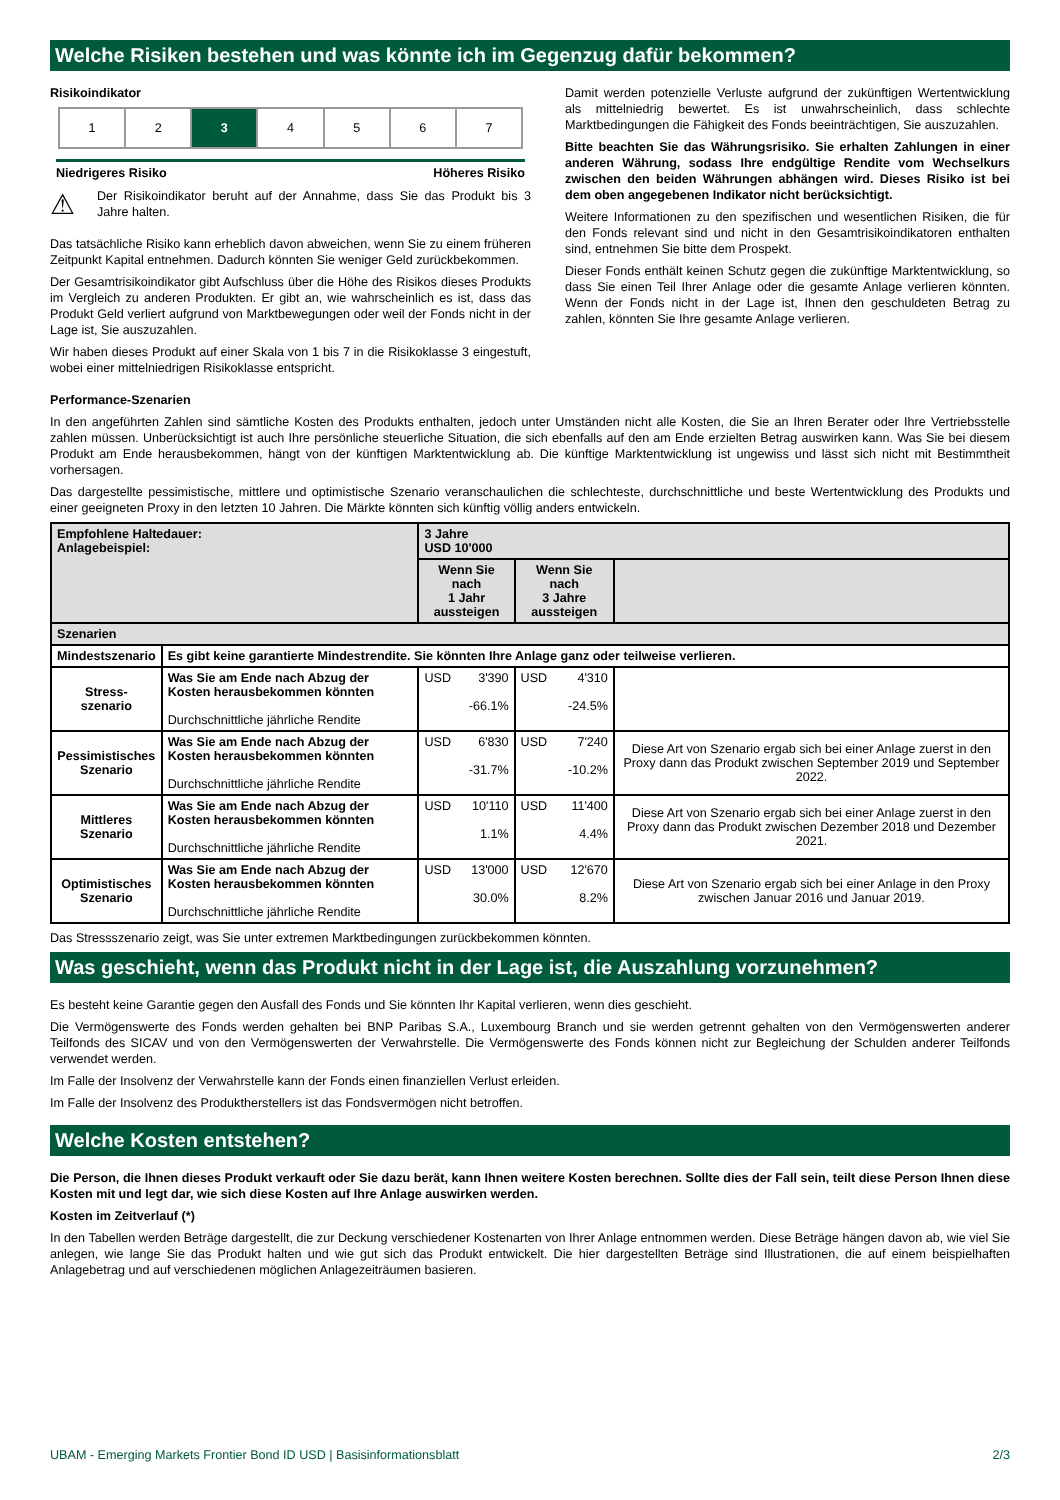Welche Risiken bestehen und was könnte ich im Gegenzug dafür bekommen?
Risikoindikator
| 1 | 2 | 3 | 4 | 5 | 6 | 7 |
Niedrigeres Risiko Höheres Risiko
⚠
Der Risikoindikator beruht auf der Annahme, dass Sie das Produkt bis 3 Jahre halten.
Das tatsächliche Risiko kann erheblich davon abweichen, wenn Sie zu einem früheren Zeitpunkt Kapital entnehmen. Dadurch könnten Sie weniger Geld zurückbekommen.
Der Gesamtrisikoindikator gibt Aufschluss über die Höhe des Risikos dieses Produkts im Vergleich zu anderen Produkten. Er gibt an, wie wahrscheinlich es ist, dass das Produkt Geld verliert aufgrund von Marktbewegungen oder weil der Fonds nicht in der Lage ist, Sie auszuzahlen.
Wir haben dieses Produkt auf einer Skala von 1 bis 7 in die Risikoklasse 3 eingestuft, wobei einer mittelniedrigen Risikoklasse entspricht.
Damit werden potenzielle Verluste aufgrund der zukünftigen Wertentwicklung als mittelniedrig bewertet. Es ist unwahrscheinlich, dass schlechte Marktbedingungen die Fähigkeit des Fonds beeinträchtigen, Sie auszuzahlen.
Bitte beachten Sie das Währungsrisiko. Sie erhalten Zahlungen in einer anderen Währung, sodass Ihre endgültige Rendite vom Wechselkurs zwischen den beiden Währungen abhängen wird. Dieses Risiko ist bei dem oben angegebenen Indikator nicht berücksichtigt.
Weitere Informationen zu den spezifischen und wesentlichen Risiken, die für den Fonds relevant sind und nicht in den Gesamtrisikoindikatoren enthalten sind, entnehmen Sie bitte dem Prospekt.
Dieser Fonds enthält keinen Schutz gegen die zukünftige Marktentwicklung, so dass Sie einen Teil Ihrer Anlage oder die gesamte Anlage verlieren könnten. Wenn der Fonds nicht in der Lage ist, Ihnen den geschuldeten Betrag zu zahlen, könnten Sie Ihre gesamte Anlage verlieren.
Performance-Szenarien
In den angeführten Zahlen sind sämtliche Kosten des Produkts enthalten, jedoch unter Umständen nicht alle Kosten, die Sie an Ihren Berater oder Ihre Vertriebsstelle zahlen müssen. Unberücksichtigt ist auch Ihre persönliche steuerliche Situation, die sich ebenfalls auf den am Ende erzielten Betrag auswirken kann. Was Sie bei diesem Produkt am Ende herausbekommen, hängt von der künftigen Marktentwicklung ab. Die künftige Marktentwicklung ist ungewiss und lässt sich nicht mit Bestimmtheit vorhersagen.
Das dargestellte pessimistische, mittlere und optimistische Szenario veranschaulichen die schlechteste, durchschnittliche und beste Wertentwicklung des Produkts und einer geeigneten Proxy in den letzten 10 Jahren. Die Märkte könnten sich künftig völlig anders entwickeln.
| Empfohlene Haltedauer: Anlagebeispiel: | | 3 Jahre USD 10'000 | | |
| | | Wenn Sie nach 1 Jahr aussteigen | Wenn Sie nach 3 Jahre aussteigen | |
| Szenarien | | | | |
| Mindestszenario | Es gibt keine garantierte Mindestrendite. Sie könnten Ihre Anlage ganz oder teilweise verlieren. | | | |
| Stress- szenario | Was Sie am Ende nach Abzug der Kosten herausbekommen könnten Durchschnittliche jährliche Rendite | USD 3'390 -66.1% | USD 4'310 -24.5% | |
| Pessimistisches Szenario | Was Sie am Ende nach Abzug der Kosten herausbekommen könnten Durchschnittliche jährliche Rendite | USD 6'830 -31.7% | USD 7'240 -10.2% | Diese Art von Szenario ergab sich bei einer Anlage zuerst in den Proxy dann das Produkt zwischen September 2019 und September 2022. |
| Mittleres Szenario | Was Sie am Ende nach Abzug der Kosten herausbekommen könnten Durchschnittliche jährliche Rendite | USD 10'110 1.1% | USD 11'400 4.4% | Diese Art von Szenario ergab sich bei einer Anlage zuerst in den Proxy dann das Produkt zwischen Dezember 2018 und Dezember 2021. |
| Optimistisches Szenario | Was Sie am Ende nach Abzug der Kosten herausbekommen könnten Durchschnittliche jährliche Rendite | USD 13'000 30.0% | USD 12'670 8.2% | Diese Art von Szenario ergab sich bei einer Anlage in den Proxy zwischen Januar 2016 und Januar 2019. |
Das Stressszenario zeigt, was Sie unter extremen Marktbedingungen zurückbekommen könnten.
Was geschieht, wenn das Produkt nicht in der Lage ist, die Auszahlung vorzunehmen?
Es besteht keine Garantie gegen den Ausfall des Fonds und Sie könnten Ihr Kapital verlieren, wenn dies geschieht.
Die Vermögenswerte des Fonds werden gehalten bei BNP Paribas S.A., Luxembourg Branch und sie werden getrennt gehalten von den Vermögenswerten anderer Teilfonds des SICAV und von den Vermögenswerten der Verwahrstelle. Die Vermögenswerte des Fonds können nicht zur Begleichung der Schulden anderer Teilfonds verwendet werden.
Im Falle der Insolvenz der Verwahrstelle kann der Fonds einen finanziellen Verlust erleiden.
Im Falle der Insolvenz des Produktherstellers ist das Fondsvermögen nicht betroffen.
Welche Kosten entstehen?
Die Person, die Ihnen dieses Produkt verkauft oder Sie dazu berät, kann Ihnen weitere Kosten berechnen. Sollte dies der Fall sein, teilt diese Person Ihnen diese Kosten mit und legt dar, wie sich diese Kosten auf Ihre Anlage auswirken werden.
Kosten im Zeitverlauf (*)
In den Tabellen werden Beträge dargestellt, die zur Deckung verschiedener Kostenarten von Ihrer Anlage entnommen werden. Diese Beträge hängen davon ab, wie viel Sie anlegen, wie lange Sie das Produkt halten und wie gut sich das Produkt entwickelt. Die hier dargestellten Beträge sind Illustrationen, die auf einem beispielhaften Anlagebetrag und auf verschiedenen möglichen Anlagezeiträumen basieren.
UBAM - Emerging Markets Frontier Bond ID USD | Basisinformationsblatt 2/3